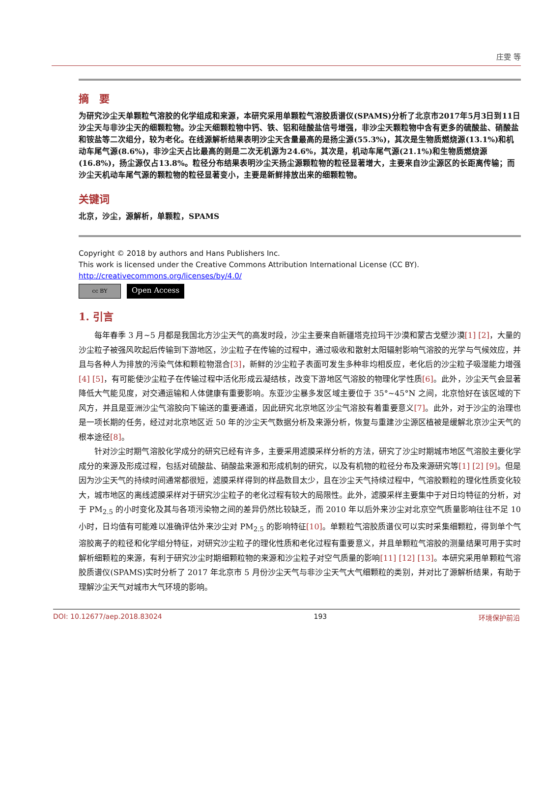庄雯 等
摘　要
为研究沙尘天单颗粒气溶胶的化学组成和来源，本研究采用单颗粒气溶胶质谱仪(SPAMS)分析了北京市2017年5月3日到11日沙尘天与非沙尘天的细颗粒物。沙尘天细颗粒物中钙、铁、铝和硅酸盐信号增强，非沙尘天颗粒物中含有更多的硫酸盐、硝酸盐和铵盐等二次组分，较为老化。在线源解析结果表明沙尘天含量最高的是扬尘源(55.3%)，其次是生物质燃烧源(13.1%)和机动车尾气源(8.6%)，非沙尘天占比最高的则是二次无机源为24.6%，其次是，机动车尾气源(21.1%)和生物质燃烧源(16.8%)，扬尘源仅占13.8%。粒径分布结果表明沙尘天扬尘源颗粒物的粒径显著增大，主要来自沙尘源区的长距离传输；而沙尘天机动车尾气源的颗粒物的粒径显著变小，主要是新鲜排放出来的细颗粒物。
关键词
北京，沙尘，源解析，单颗粒，SPAMS
Copyright © 2018 by authors and Hans Publishers Inc.
This work is licensed under the Creative Commons Attribution International License (CC BY).
http://creativecommons.org/licenses/by/4.0/
cc BY
Open Access
1. 引言
每年春季 3 月~5 月都是我国北方沙尘天气的高发时段，沙尘主要来自新疆塔克拉玛干沙漠和蒙古戈壁沙漠[1] [2]，大量的沙尘粒子被强风吹起后传输到下游地区，沙尘粒子在传输的过程中，通过吸收和散射太阳辐射影响气溶胶的光学与气候效应，并且与各种人为排放的污染气体和颗粒物混合[3]，新鲜的沙尘粒子表面可发生多种非均相反应，老化后的沙尘粒子吸湿能力增强[4] [5]，有可能使沙尘粒子在传输过程中活化形成云凝结核，改变下游地区气溶胶的物理化学性质[6]。此外，沙尘天气会显著降低大气能见度，对交通运输和人体健康有重要影响。东亚沙尘暴多发区域主要位于 35°~45°N 之间，北京恰好在该区域的下风方，并且是亚洲沙尘气溶胶向下输送的重要通道，因此研究北京地区沙尘气溶胶有着重要意义[7]。此外，对于沙尘的治理也是一项长期的任务，经过对北京地区近 50 年的沙尘天气数据分析及来源分析，恢复与重建沙尘源区植被是缓解北京沙尘天气的根本途径[8]。
针对沙尘时期气溶胶化学成分的研究已经有许多，主要采用滤膜采样分析的方法，研究了沙尘时期城市地区气溶胶主要化学成分的来源及形成过程，包括对硫酸盐、硝酸盐来源和形成机制的研究，以及有机物的粒径分布及来源研究等[1] [2] [9]。但是因为沙尘天气的持续时间通常都很短，滤膜采样得到的样品数目太少，且在沙尘天气持续过程中，气溶胶颗粒的理化性质变化较大，城市地区的离线滤膜采样对于研究沙尘粒子的老化过程有较大的局限性。此外，滤膜采样主要集中于对日均特征的分析，对于 PM<sub>2.5</sub> 的小时变化及其与各项污染物之间的差异仍然比较缺乏，而 2010 年以后外来沙尘对北京空气质量影响往往不足 10 小时，日均值有可能难以准确评估外来沙尘对 PM<sub>2.5</sub> 的影响特征[10]。单颗粒气溶胶质谱仪可以实时采集细颗粒，得到单个气溶胶离子的粒径和化学组分特征，对研究沙尘粒子的理化性质和老化过程有重要意义，并且单颗粒气溶胶的测量结果可用于实时解析细颗粒的来源，有利于研究沙尘时期细颗粒物的来源和沙尘粒子对空气质量的影响[11] [12] [13]。本研究采用单颗粒气溶胶质谱仪(SPAMS)实时分析了 2017 年北京市 5 月份沙尘天气与非沙尘天气大气细颗粒的类别，并对比了源解析结果，有助于理解沙尘天气对城市大气环境的影响。
DOI: 10.12677/aep.2018.83024 193 环境保护前沿